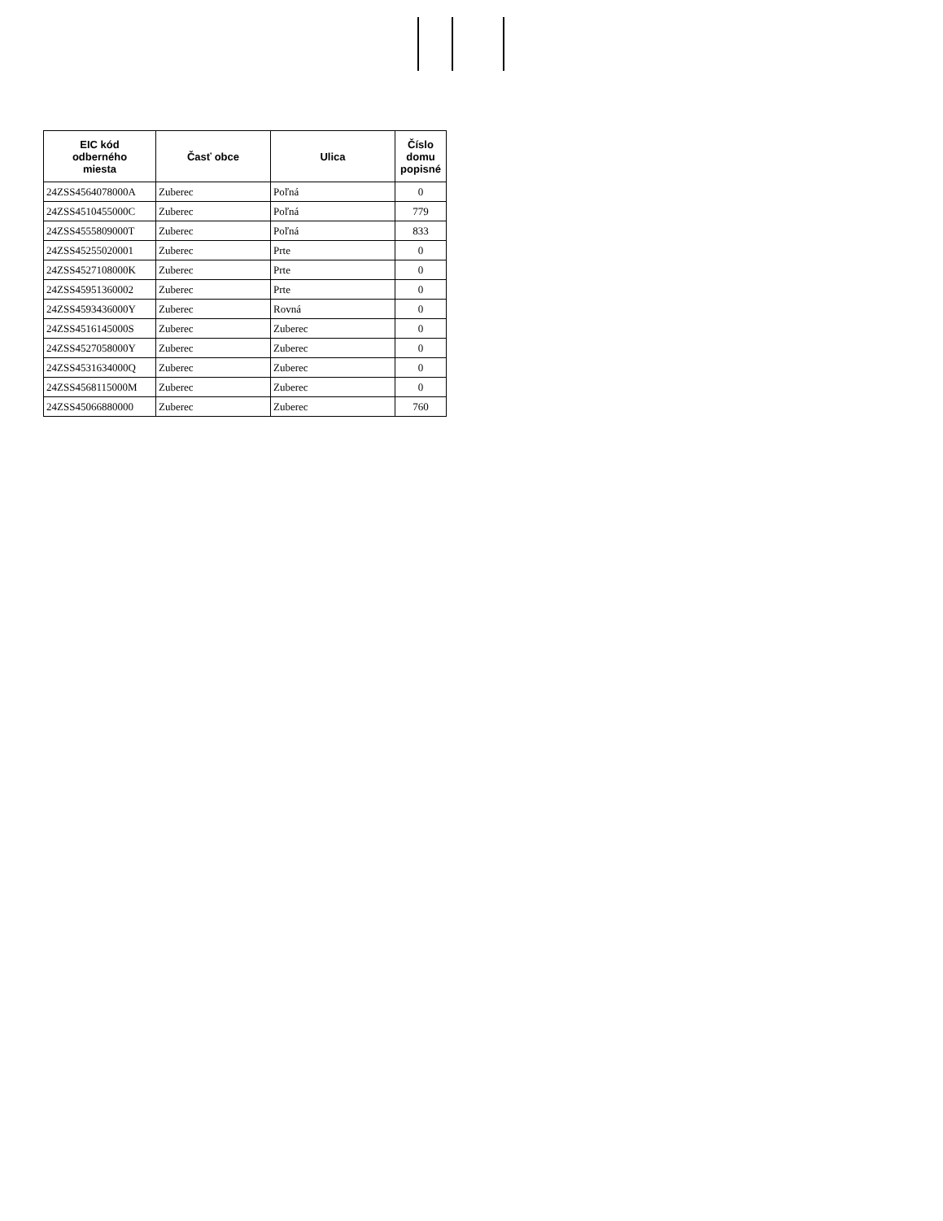| EIC kód odberného miesta | Časť obce | Ulica | Číslo domu popisné |
| --- | --- | --- | --- |
| 24ZSS4564078000A | Zuberec | Poľná | 0 |
| 24ZSS4510455000C | Zuberec | Poľná | 779 |
| 24ZSS4555809000T | Zuberec | Poľná | 833 |
| 24ZSS45255020001 | Zuberec | Prte | 0 |
| 24ZSS4527108000K | Zuberec | Prte | 0 |
| 24ZSS45951360002 | Zuberec | Prte | 0 |
| 24ZSS4593436000Y | Zuberec | Rovná | 0 |
| 24ZSS4516145000S | Zuberec | Zuberec | 0 |
| 24ZSS4527058000Y | Zuberec | Zuberec | 0 |
| 24ZSS4531634000Q | Zuberec | Zuberec | 0 |
| 24ZSS4568115000M | Zuberec | Zuberec | 0 |
| 24ZSS45066880000 | Zuberec | Zuberec | 760 |